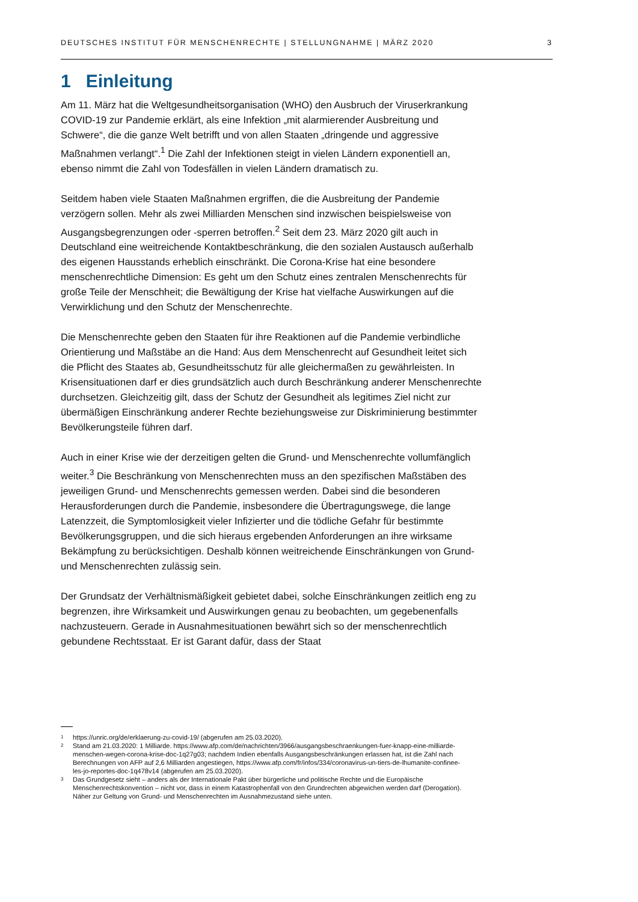DEUTSCHES INSTITUT FÜR MENSCHENRECHTE | STELLUNGNAHME | MÄRZ 2020 3
1 Einleitung
Am 11. März hat die Weltgesundheitsorganisation (WHO) den Ausbruch der Viruserkrankung COVID-19 zur Pandemie erklärt, als eine Infektion „mit alarmierender Ausbreitung und Schwere“, die die ganze Welt betrifft und von allen Staaten „dringende und aggressive Maßnahmen verlangt“.<sup>1</sup> Die Zahl der Infektionen steigt in vielen Ländern exponentiell an, ebenso nimmt die Zahl von Todesfällen in vielen Ländern dramatisch zu.
Seitdem haben viele Staaten Maßnahmen ergriffen, die die Ausbreitung der Pandemie verzögern sollen. Mehr als zwei Milliarden Menschen sind inzwischen beispielsweise von Ausgangsbegrenzungen oder -sperren betroffen.<sup>2</sup> Seit dem 23. März 2020 gilt auch in Deutschland eine weitreichende Kontaktbeschränkung, die den sozialen Austausch außerhalb des eigenen Hausstands erheblich einschränkt. Die Corona-Krise hat eine besondere menschenrechtliche Dimension: Es geht um den Schutz eines zentralen Menschenrechts für große Teile der Menschheit; die Bewältigung der Krise hat vielfache Auswirkungen auf die Verwirklichung und den Schutz der Menschenrechte.
Die Menschenrechte geben den Staaten für ihre Reaktionen auf die Pandemie verbindliche Orientierung und Maßstäbe an die Hand: Aus dem Menschenrecht auf Gesundheit leitet sich die Pflicht des Staates ab, Gesundheitsschutz für alle gleichermaßen zu gewährleisten. In Krisensituationen darf er dies grundsätzlich auch durch Beschränkung anderer Menschenrechte durchsetzen. Gleichzeitig gilt, dass der Schutz der Gesundheit als legitimes Ziel nicht zur übermäßigen Einschränkung anderer Rechte beziehungsweise zur Diskriminierung bestimmter Bevölkerungsteile führen darf.
Auch in einer Krise wie der derzeitigen gelten die Grund- und Menschenrechte vollumfänglich weiter.<sup>3</sup> Die Beschränkung von Menschenrechten muss an den spezifischen Maßstäben des jeweiligen Grund- und Menschenrechts gemessen werden. Dabei sind die besonderen Herausforderungen durch die Pandemie, insbesondere die Übertragungswege, die lange Latenzzeit, die Symptomlosigkeit vieler Infizierter und die tödliche Gefahr für bestimmte Bevölkerungsgruppen, und die sich hieraus ergebenden Anforderungen an ihre wirksame Bekämpfung zu berücksichtigen. Deshalb können weitreichende Einschränkungen von Grund- und Menschenrechten zulässig sein.
Der Grundsatz der Verhältnismäßigkeit gebietet dabei, solche Einschränkungen zeitlich eng zu begrenzen, ihre Wirksamkeit und Auswirkungen genau zu beobachten, um gegebenenfalls nachzusteuern. Gerade in Ausnahmesituationen bewährt sich so der menschenrechtlich gebundene Rechtsstaat. Er ist Garant dafür, dass der Staat
<sup>1</sup> https://unric.org/de/erklaerung-zu-covid-19/ (abgerufen am 25.03.2020).
<sup>2</sup> Stand am 21.03.2020: 1 Milliarde. https://www.afp.com/de/nachrichten/3966/ausgangsbeschraenkungen-fuer-knapp-eine-milliarde-menschen-wegen-corona-krise-doc-1q27g03; nachdem Indien ebenfalls Ausgangsbeschränkungen erlassen hat, ist die Zahl nach Berechnungen von AFP auf 2,6 Milliarden angestiegen, https://www.afp.com/fr/infos/334/coronavirus-un-tiers-de-lhumanite-confinee-les-jo-reportes-doc-1q478v14 (abgerufen am 25.03.2020).
<sup>3</sup> Das Grundgesetz sieht – anders als der Internationale Pakt über bürgerliche und politische Rechte und die Europäische Menschenrechtskonvention – nicht vor, dass in einem Katastrophenfall von den Grundrechten abgewichen werden darf (Derogation). Näher zur Geltung von Grund- und Menschenrechten im Ausnahmezustand siehe unten.